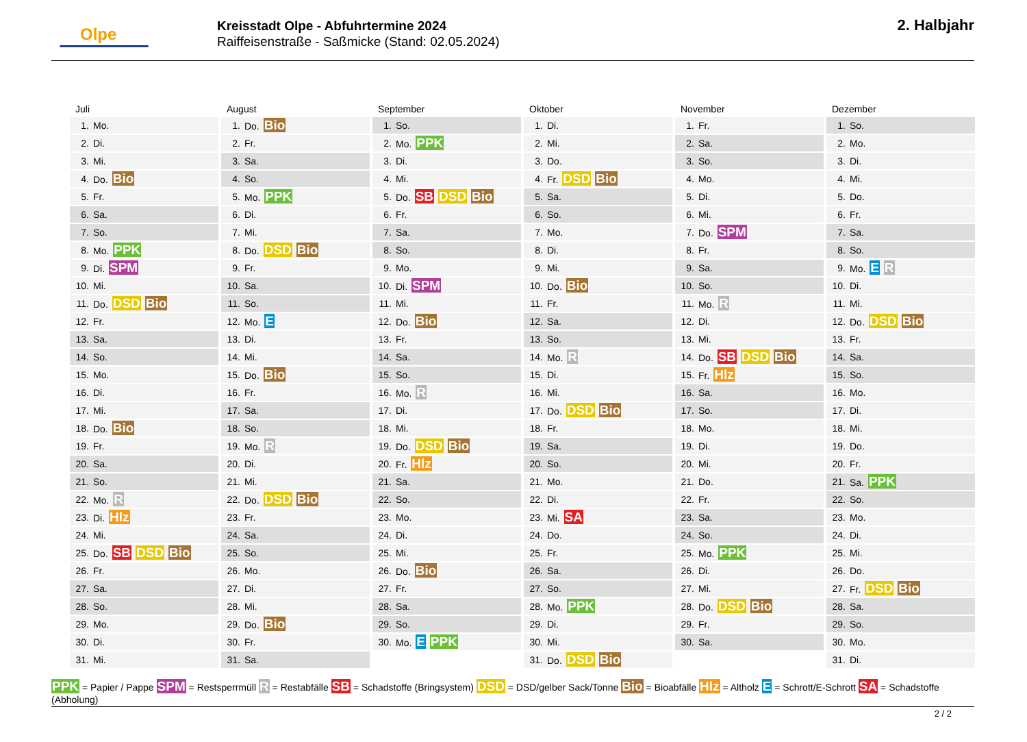Olpe
Kreisstadt Olpe - Abfuhrtermine 2024
Raiffeisenstraße - Saßmicke (Stand: 02.05.2024)
2. Halbjahr
Juli
| 1. | Mo. |
| 2. | Di. |
| 3. | Mi. |
| 4. | Do. Bio |
| 5. | Fr. |
| 6. | Sa. |
| 7. | So. |
| 8. | Mo. PPK |
| 9. | Di. SPM |
| 10. | Mi. |
| 11. | Do. DSD Bio |
| 12. | Fr. |
| 13. | Sa. |
| 14. | So. |
| 15. | Mo. |
| 16. | Di. |
| 17. | Mi. |
| 18. | Do. Bio |
| 19. | Fr. |
| 20. | Sa. |
| 21. | So. |
| 22. | Mo. R |
| 23. | Di. Hlz |
| 24. | Mi. |
| 25. | Do. SB DSD Bio |
| 26. | Fr. |
| 27. | Sa. |
| 28. | So. |
| 29. | Mo. |
| 30. | Di. |
| 31. | Mi. |
August
| 1. | Do. Bio |
| 2. | Fr. |
| 3. | Sa. |
| 4. | So. |
| 5. | Mo. PPK |
| 6. | Di. |
| 7. | Mi. |
| 8. | Do. DSD Bio |
| 9. | Fr. |
| 10. | Sa. |
| 11. | So. |
| 12. | Mo. E |
| 13. | Di. |
| 14. | Mi. |
| 15. | Do. Bio |
| 16. | Fr. |
| 17. | Sa. |
| 18. | So. |
| 19. | Mo. R |
| 20. | Di. |
| 21. | Mi. |
| 22. | Do. DSD Bio |
| 23. | Fr. |
| 24. | Sa. |
| 25. | So. |
| 26. | Mo. |
| 27. | Di. |
| 28. | Mi. |
| 29. | Do. Bio |
| 30. | Fr. |
| 31. | Sa. |
September
| 1. | So. |
| 2. | Mo. PPK |
| 3. | Di. |
| 4. | Mi. |
| 5. | Do. SB DSD Bio |
| 6. | Fr. |
| 7. | Sa. |
| 8. | So. |
| 9. | Mo. |
| 10. | Di. SPM |
| 11. | Mi. |
| 12. | Do. Bio |
| 13. | Fr. |
| 14. | Sa. |
| 15. | So. |
| 16. | Mo. R |
| 17. | Di. |
| 18. | Mi. |
| 19. | Do. DSD Bio |
| 20. | Fr. Hlz |
| 21. | Sa. |
| 22. | So. |
| 23. | Mo. |
| 24. | Di. |
| 25. | Mi. |
| 26. | Do. Bio |
| 27. | Fr. |
| 28. | Sa. |
| 29. | So. |
| 30. | Mo. E PPK |
Oktober
| 1. | Di. |
| 2. | Mi. |
| 3. | Do. |
| 4. | Fr. DSD Bio |
| 5. | Sa. |
| 6. | So. |
| 7. | Mo. |
| 8. | Di. |
| 9. | Mi. |
| 10. | Do. Bio |
| 11. | Fr. |
| 12. | Sa. |
| 13. | So. |
| 14. | Mo. R |
| 15. | Di. |
| 16. | Mi. |
| 17. | Do. DSD Bio |
| 18. | Fr. |
| 19. | Sa. |
| 20. | So. |
| 21. | Mo. |
| 22. | Di. |
| 23. | Mi. SA |
| 24. | Do. |
| 25. | Fr. |
| 26. | Sa. |
| 27. | So. |
| 28. | Mo. PPK |
| 29. | Di. |
| 30. | Mi. |
| 31. | Do. DSD Bio |
November
| 1. | Fr. |
| 2. | Sa. |
| 3. | So. |
| 4. | Mo. |
| 5. | Di. |
| 6. | Mi. |
| 7. | Do. SPM |
| 8. | Fr. |
| 9. | Sa. |
| 10. | So. |
| 11. | Mo. R |
| 12. | Di. |
| 13. | Mi. |
| 14. | Do. SB DSD Bio |
| 15. | Fr. Hlz |
| 16. | Sa. |
| 17. | So. |
| 18. | Mo. |
| 19. | Di. |
| 20. | Mi. |
| 21. | Do. |
| 22. | Fr. |
| 23. | Sa. |
| 24. | So. |
| 25. | Mo. PPK |
| 26. | Di. |
| 27. | Mi. |
| 28. | Do. DSD Bio |
| 29. | Fr. |
| 30. | Sa. |
Dezember
| 1. | So. |
| 2. | Mo. |
| 3. | Di. |
| 4. | Mi. |
| 5. | Do. |
| 6. | Fr. |
| 7. | Sa. |
| 8. | So. |
| 9. | Mo. E R |
| 10. | Di. |
| 11. | Mi. |
| 12. | Do. DSD Bio |
| 13. | Fr. |
| 14. | Sa. |
| 15. | So. |
| 16. | Mo. |
| 17. | Di. |
| 18. | Mi. |
| 19. | Do. |
| 20. | Fr. |
| 21. | Sa. PPK |
| 22. | So. |
| 23. | Mo. |
| 24. | Di. |
| 25. | Mi. |
| 26. | Do. |
| 27. | Fr. DSD Bio |
| 28. | Sa. |
| 29. | So. |
| 30. | Mo. |
| 31. | Di. |
PPK = Papier / Pappe SPM = Restsperrmüll R = Restabfälle SB = Schadstoffe (Bringsystem) DSD = DSD/gelber Sack/Tonne Bio = Bioabfälle Hlz = Altholz E = Schrott/E-Schrott SA = Schadstoffe (Abholung)
2 / 2